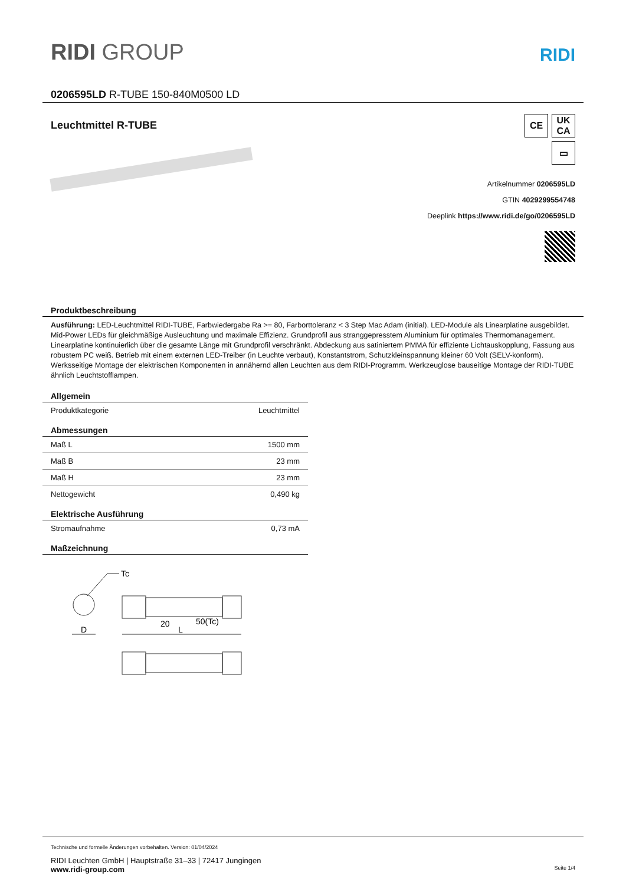RIDI GROUP
RIDI
0206595LD R-TUBE 150-840M0500 LD
Leuchtmittel R-TUBE
CE UK
CA
▭
Artikelnummer 0206595LD
GTIN 4029299554748
Deeplink https://www.ridi.de/go/0206595LD
Produktbeschreibung
Ausführung: LED-Leuchtmittel RIDI-TUBE, Farbwiedergabe Ra >= 80, Farborttoleranz < 3 Step Mac Adam (initial). LED-Module als Linearplatine ausgebildet. Mid-Power LEDs für gleichmäßige Ausleuchtung und maximale Effizienz. Grundprofil aus stranggepresstem Aluminium für optimales Thermomanagement. Linearplatine kontinuierlich über die gesamte Länge mit Grundprofil verschränkt. Abdeckung aus satiniertem PMMA für effiziente Lichtauskopplung, Fassung aus robustem PC weiß. Betrieb mit einem externen LED-Treiber (in Leuchte verbaut), Konstantstrom, Schutzkleinspannung kleiner 60 Volt (SELV-konform).
Werksseitige Montage der elektrischen Komponenten in annähernd allen Leuchten aus dem RIDI-Programm. Werkzeuglose bauseitige Montage der RIDI-TUBE ähnlich Leuchtstofflampen.
| Allgemein | |
| --- | --- |
| Produktkategorie | Leuchtmittel |
| Abmessungen | |
| Maß L | 1500 mm |
| Maß B | 23 mm |
| Maß H | 23 mm |
| Nettogewicht | 0,490 kg |
| Elektrische Ausführung | |
| Stromaufnahme | 0,73 mA |
| Maßzeichnung | |
Tc
D
20
50(Tc)
L
Technische und formelle Änderungen vorbehalten. Version: 01/04/2024
RIDI Leuchten GmbH | Hauptstraße 31–33 | 72417 Jungingen
www.ridi-group.com Seite 1/4